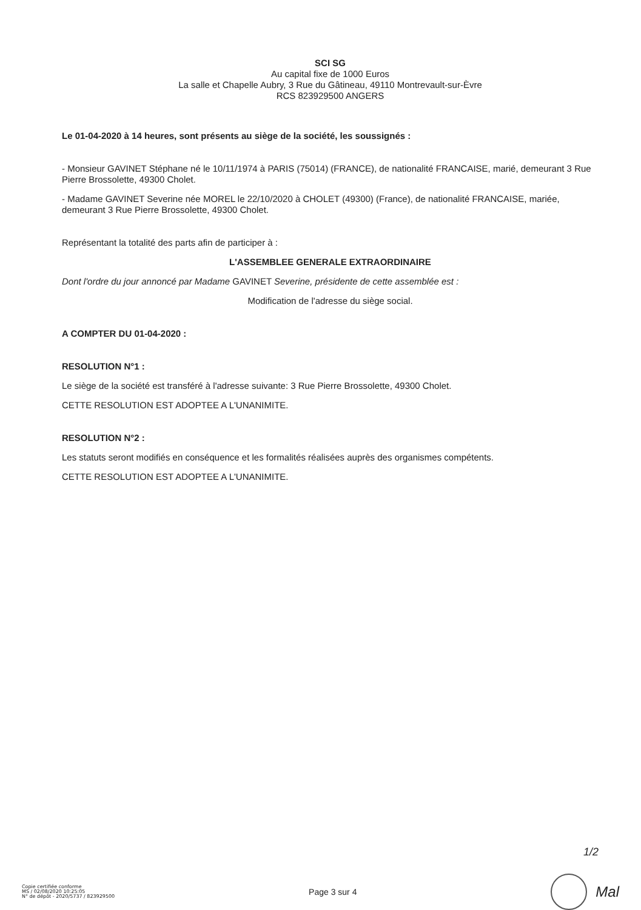SCI SG
Au capital fixe de 1000 Euros
La salle et Chapelle Aubry, 3 Rue du Gâtineau, 49110 Montrevault-sur-Èvre
RCS 823929500 ANGERS
Le 01-04-2020 à 14 heures, sont présents au siège de la société, les soussignés :
- Monsieur GAVINET Stéphane né le 10/11/1974 à PARIS (75014) (FRANCE), de nationalité FRANCAISE, marié, demeurant 3 Rue Pierre Brossolette, 49300 Cholet.
- Madame GAVINET Severine née MOREL le 22/10/2020 à CHOLET (49300) (France), de nationalité FRANCAISE, mariée, demeurant 3 Rue Pierre Brossolette, 49300 Cholet.
Représentant la totalité des parts afin de participer à :
L'ASSEMBLEE GENERALE EXTRAORDINAIRE
Dont l'ordre du jour annoncé par Madame GAVINET Severine, présidente de cette assemblée est :
Modification de l'adresse du siège social.
A COMPTER DU 01-04-2020 :
RESOLUTION N°1 :
Le siège de la société est transféré à l'adresse suivante: 3 Rue Pierre Brossolette, 49300 Cholet.
CETTE RESOLUTION EST ADOPTEE A L'UNANIMITE.
RESOLUTION N°2 :
Les statuts seront modifiés en conséquence et les formalités réalisées auprès des organismes compétents.
CETTE RESOLUTION EST ADOPTEE A L'UNANIMITE.
1/2
Copie certifiée conforme
MS / 02/08/2020 10:25:05
N° de dépôt - 2020/5737 / 823929500
Page 3 sur 4
Mal